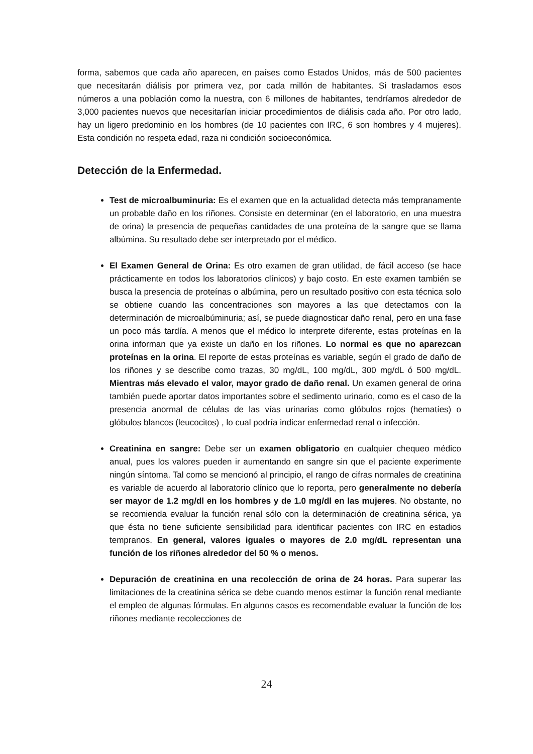forma, sabemos que cada año aparecen, en países como Estados Unidos, más de 500 pacientes que necesitarán diálisis por primera vez, por cada millón de habitantes. Si trasladamos esos números a una población como la nuestra, con 6 millones de habitantes, tendríamos alrededor de 3,000 pacientes nuevos que necesitarían iniciar procedimientos de diálisis cada año. Por otro lado, hay un ligero predominio en los hombres (de 10 pacientes con IRC, 6 son hombres y 4 mujeres). Esta condición no respeta edad, raza ni condición socioeconómica.
Detección de la Enfermedad.
Test de microalbuminuria: Es el examen que en la actualidad detecta más tempranamente un probable daño en los riñones. Consiste en determinar (en el laboratorio, en una muestra de orina) la presencia de pequeñas cantidades de una proteína de la sangre que se llama albúmina. Su resultado debe ser interpretado por el médico.
El Examen General de Orina: Es otro examen de gran utilidad, de fácil acceso (se hace prácticamente en todos los laboratorios clínicos) y bajo costo. En este examen también se busca la presencia de proteínas o albúmina, pero un resultado positivo con esta técnica solo se obtiene cuando las concentraciones son mayores a las que detectamos con la determinación de microalbúminuria; así, se puede diagnosticar daño renal, pero en una fase un poco más tardía. A menos que el médico lo interprete diferente, estas proteínas en la orina informan que ya existe un daño en los riñones. Lo normal es que no aparezcan proteínas en la orina. El reporte de estas proteínas es variable, según el grado de daño de los riñones y se describe como trazas, 30 mg/dL, 100 mg/dL, 300 mg/dL ó 500 mg/dL. Mientras más elevado el valor, mayor grado de daño renal. Un examen general de orina también puede aportar datos importantes sobre el sedimento urinario, como es el caso de la presencia anormal de células de las vías urinarias como glóbulos rojos (hematíes) o glóbulos blancos (leucocitos) , lo cual podría indicar enfermedad renal o infección.
Creatinina en sangre: Debe ser un examen obligatorio en cualquier chequeo médico anual, pues los valores pueden ir aumentando en sangre sin que el paciente experimente ningún síntoma. Tal como se mencionó al principio, el rango de cifras normales de creatinina es variable de acuerdo al laboratorio clínico que lo reporta, pero generalmente no debería ser mayor de 1.2 mg/dl en los hombres y de 1.0 mg/dl en las mujeres. No obstante, no se recomienda evaluar la función renal sólo con la determinación de creatinina sérica, ya que ésta no tiene suficiente sensibilidad para identificar pacientes con IRC en estadios tempranos. En general, valores iguales o mayores de 2.0 mg/dL representan una función de los riñones alrededor del 50 % o menos.
Depuración de creatinina en una recolección de orina de 24 horas. Para superar las limitaciones de la creatinina sérica se debe cuando menos estimar la función renal mediante el empleo de algunas fórmulas. En algunos casos es recomendable evaluar la función de los riñones mediante recolecciones de
24